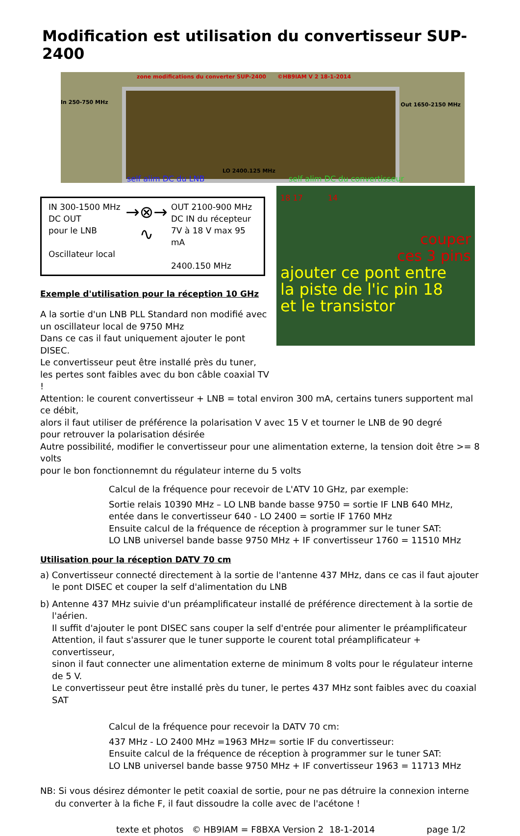Modification est utilisation du convertisseur SUP-2400
zone modifications du converter SUP-2400 ©HB9IAM V 2 18-1-2014
In 250-750 MHz Out 1650-2150 MHz
LO 2400.125 MHz
self alim DC du LNB self alim DC du convertisseur
IN 300-1500 MHz
DC OUT
pour le LNB
Oscillateur local
→⊗→
∿
OUT 2100-900 MHz
DC IN du récepteur
7V à 18 V max 95 mA
2400.150 MHz
Exemple d'utilisation pour la réception 10 GHz
A la sortie d'un LNB PLL Standard non modifié avec un oscillateur local de 9750 MHz
Dans ce cas il faut uniquement ajouter le pont DISEC.
Le convertisseur peut être installé près du tuner,
les pertes sont faibles avec du bon câble coaxial TV !
18 17 14
couper
ces 3 pins
ajouter ce pont entre
la piste de l'ic pin 18
et le transistor
Attention: le courent convertisseur + LNB = total environ 300 mA, certains tuners supportent mal ce débit,
alors il faut utiliser de préférence la polarisation V avec 15 V et tourner le LNB de 90 degré
pour retrouver la polarisation désirée
Autre possibilité, modifier le convertisseur pour une alimentation externe, la tension doit être >= 8 volts
pour le bon fonctionnemnt du régulateur interne du 5 volts
Calcul de la fréquence pour recevoir de L'ATV 10 GHz, par exemple:
Sortie relais 10390 MHz – LO LNB bande basse 9750 = sortie IF LNB 640 MHz,
entée dans le convertisseur 640 - LO 2400 = sortie IF 1760 MHz
Ensuite calcul de la fréquence de réception à programmer sur le tuner SAT:
LO LNB universel bande basse 9750 MHz + IF convertisseur 1760 = 11510 MHz
Utilisation pour la réception DATV 70 cm
a) Convertisseur connecté directement à la sortie de l'antenne 437 MHz, dans ce cas il faut ajouter
le pont DISEC et couper la self d'alimentation du LNB
b) Antenne 437 MHz suivie d'un préamplificateur installé de préférence directement à la sortie de l'aérien.
Il suffit d'ajouter le pont DISEC sans couper la self d'entrée pour alimenter le préamplificateur
Attention, il faut s'assurer que le tuner supporte le courent total préamplificateur + convertisseur,
sinon il faut connecter une alimentation externe de minimum 8 volts pour le régulateur interne de 5 V.
Le convertisseur peut être installé près du tuner, le pertes 437 MHz sont faibles avec du coaxial SAT
Calcul de la fréquence pour recevoir la DATV 70 cm:
437 MHz - LO 2400 MHz =1963 MHz= sortie IF du convertisseur:
Ensuite calcul de la fréquence de réception à programmer sur le tuner SAT:
LO LNB universel bande basse 9750 MHz + IF convertisseur 1963 = 11713 MHz
NB: Si vous désirez démonter le petit coaxial de sortie, pour ne pas détruire la connexion interne
du converter à la fiche F, il faut dissoudre la colle avec de l'acétone !
texte et photos © HB9IAM = F8BXA Version 2 18-1-2014 page 1/2